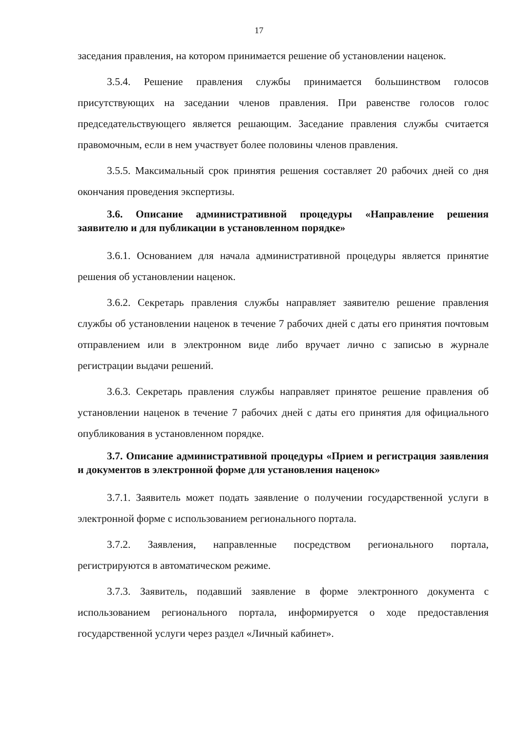17
заседания правления, на котором принимается решение об установлении наценок.
3.5.4. Решение правления службы принимается большинством голосов присутствующих на заседании членов правления. При равенстве голосов голос председательствующего является решающим. Заседание правления службы считается правомочным, если в нем участвует более половины членов правления.
3.5.5. Максимальный срок принятия решения составляет 20 рабочих дней со дня окончания проведения экспертизы.
3.6. Описание административной процедуры «Направление решения заявителю и для публикации в установленном порядке»
3.6.1. Основанием для начала административной процедуры является принятие решения об установлении наценок.
3.6.2. Секретарь правления службы направляет заявителю решение правления службы об установлении наценок в течение 7 рабочих дней с даты его принятия почтовым отправлением или в электронном виде либо вручает лично с записью в журнале регистрации выдачи решений.
3.6.3. Секретарь правления службы направляет принятое решение правления об установлении наценок в течение 7 рабочих дней с даты его принятия для официального опубликования в установленном порядке.
3.7. Описание административной процедуры «Прием и регистрация заявления и документов в электронной форме для установления наценок»
3.7.1. Заявитель может подать заявление о получении государственной услуги в электронной форме с использованием регионального портала.
3.7.2. Заявления, направленные посредством регионального портала, регистрируются в автоматическом режиме.
3.7.3. Заявитель, подавший заявление в форме электронного документа с использованием регионального портала, информируется о ходе предоставления государственной услуги через раздел «Личный кабинет».